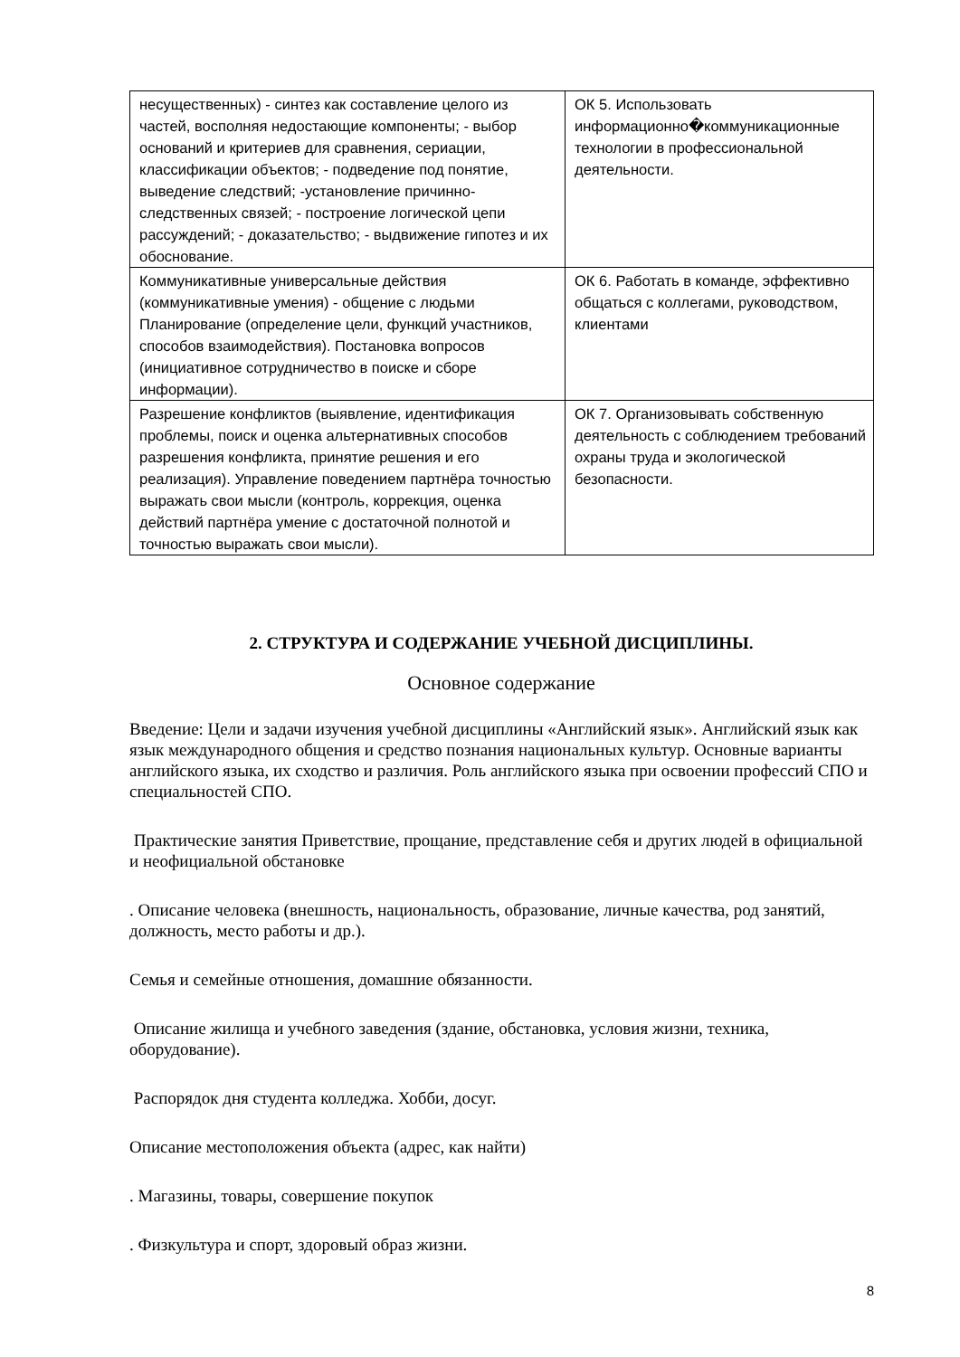| несущественных) - синтез как составление целого из частей, восполняя недостающие компоненты; - выбор оснований и критериев для сравнения, сериации, классификации объектов; - подведение под понятие, выведение следствий; -установление причинно-следственных связей; - построение логической цепи рассуждений; - доказательство; - выдвижение гипотез и их обоснование. | ОК 5. Использовать информационно�коммуникационные технологии в профессиональной деятельности. |
| Коммуникативные универсальные действия (коммуникативные умения) - общение с людьми Планирование (определение цели, функций участников, способов взаимодействия). Постановка вопросов (инициативное сотрудничество в поиске и сборе информации). | ОК 6. Работать в команде, эффективно общаться с коллегами, руководством, клиентами |
| Разрешение конфликтов (выявление, идентификация проблемы, поиск и оценка альтернативных способов разрешения конфликта, принятие решения и его реализация). Управление поведением партнёра точностью выражать свои мысли (контроль, коррекция, оценка действий партнёра умение с достаточной полнотой и точностью выражать свои мысли). | ОК 7. Организовывать собственную деятельность с соблюдением требований охраны труда и экологической безопасности. |
2. СТРУКТУРА И СОДЕРЖАНИЕ УЧЕБНОЙ ДИСЦИПЛИНЫ.
Основное содержание
Введение: Цели и задачи изучения учебной дисциплины «Английский язык». Английский язык как язык международного общения и средство познания национальных культур. Основные варианты английского языка, их сходство и различия. Роль английского языка при освоении профессий СПО и специальностей СПО.
Практические занятия Приветствие, прощание, представление себя и других людей в официальной и неофициальной обстановке
. Описание человека (внешность, национальность, образование, личные качества, род занятий, должность, место работы и др.).
Семья и семейные отношения, домашние обязанности.
Описание жилища и учебного заведения (здание, обстановка, условия жизни, техника, оборудование).
Распорядок дня студента колледжа. Хобби, досуг.
Описание местоположения объекта (адрес, как найти)
. Магазины, товары, совершение покупок
. Физкультура и спорт, здоровый образ жизни.
8